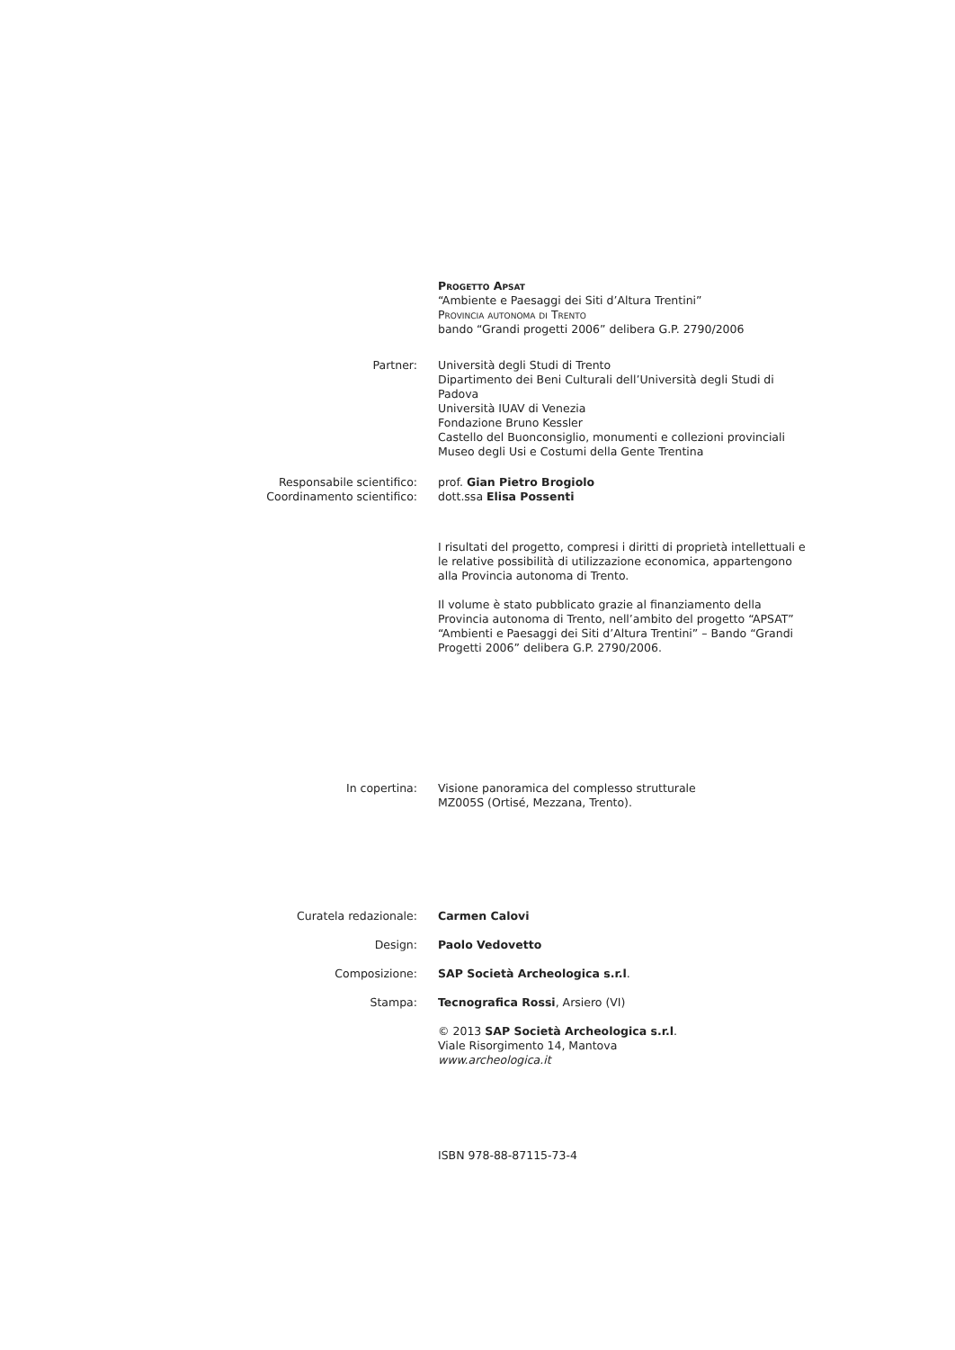Progetto Apsat
“Ambiente e Paesaggi dei Siti d’Altura Trentini”
Provincia autonoma di Trento
bando “Grandi progetti 2006” delibera G.P. 2790/2006
Partner: Università degli Studi di Trento
Dipartimento dei Beni Culturali dell’Università degli Studi di Padova
Università IUAV di Venezia
Fondazione Bruno Kessler
Castello del Buonconsiglio, monumenti e collezioni provinciali
Museo degli Usi e Costumi della Gente Trentina
Responsabile scientifico:
Coordinamento scientifico:
prof. Gian Pietro Brogiolo
dott.ssa Elisa Possenti
I risultati del progetto, compresi i diritti di proprietà intellettuali e le relative possibilità di utilizzazione economica, appartengono alla Provincia autonoma di Trento.
Il volume è stato pubblicato grazie al finanziamento della Provincia autonoma di Trento, nell’ambito del progetto “APSAT” “Ambienti e Paesaggi dei Siti d’Altura Trentini” – Bando “Grandi Progetti 2006” delibera G.P. 2790/2006.
In copertina: Visione panoramica del complesso strutturale
MZ005S (Ortisé, Mezzana, Trento).
Curatela redazionale: Carmen Calovi
Design: Paolo Vedovetto
Composizione: SAP Società Archeologica s.r.l.
Stampa: Tecnografica Rossi, Arsiero (VI)
© 2013 SAP Società Archeologica s.r.l.
Viale Risorgimento 14, Mantova
www.archeologica.it
ISBN 978-88-87115-73-4